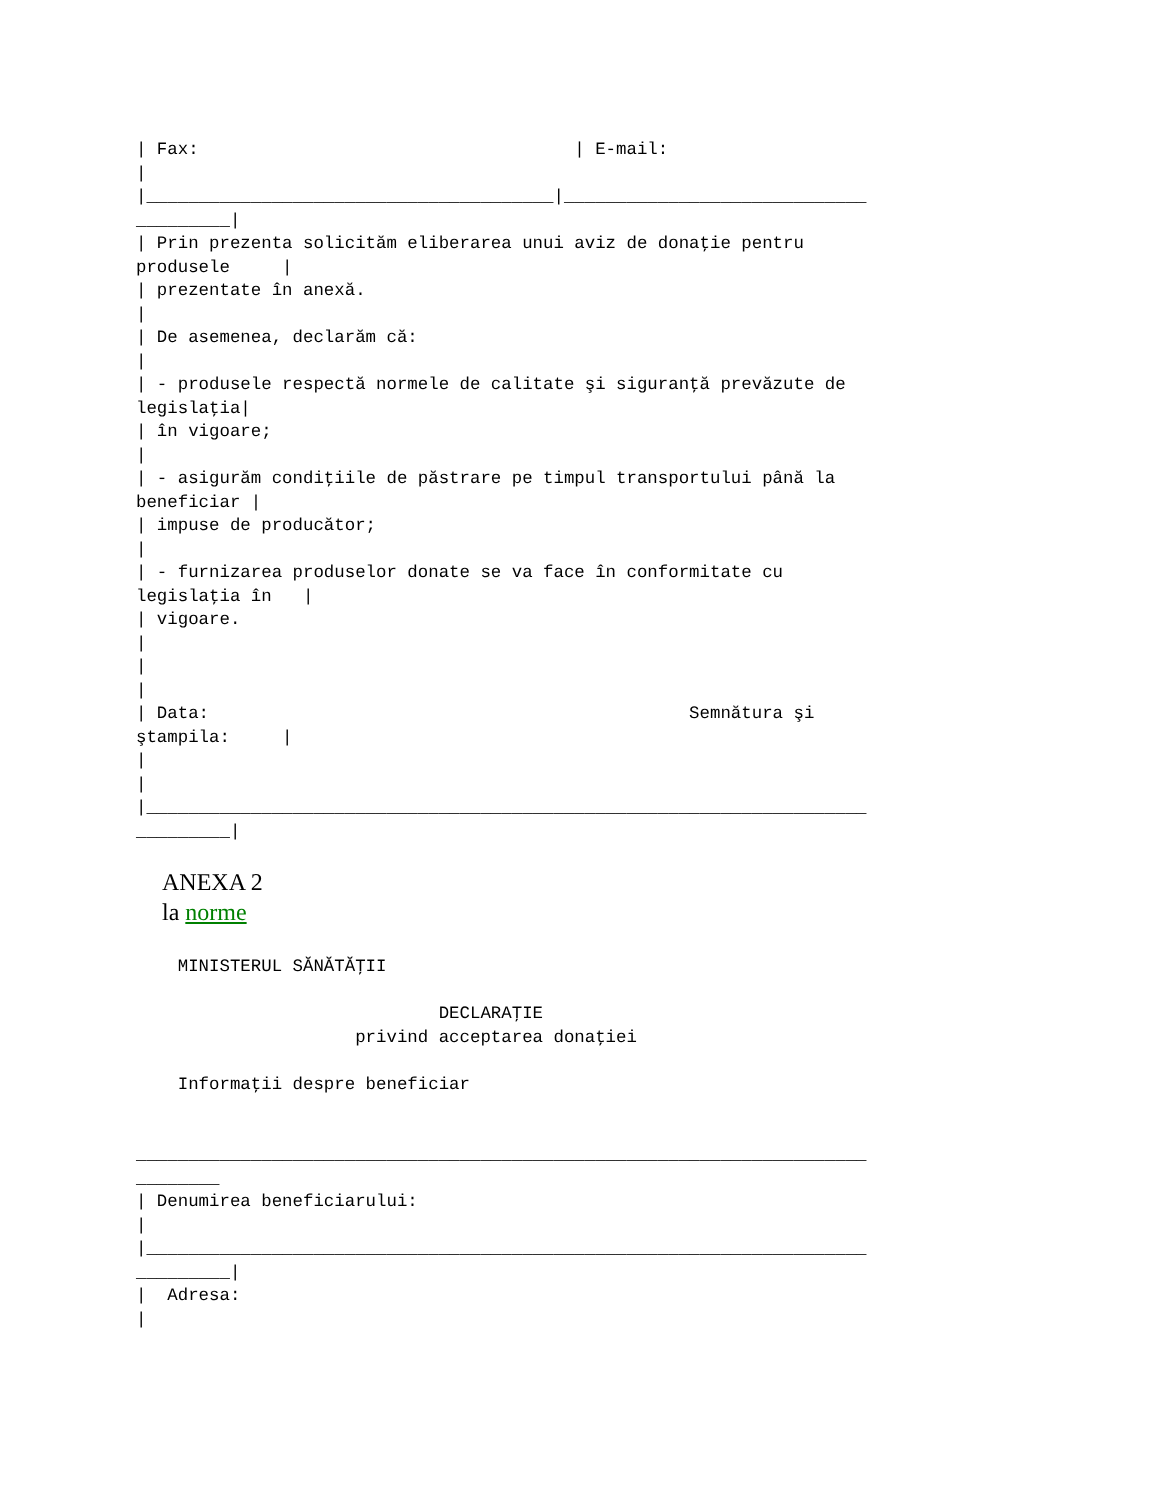| Fax:                                    | E-mail:
|
|_______________________________________|_____________________________
_________|
| Prin prezenta solicităm eliberarea unui aviz de donaţie pentru
produsele     |
| prezentate în anexă.
|
| De asemenea, declarăm că:
|
| - produsele respectă normele de calitate şi siguranţă prevăzute de
legislaţia|
| în vigoare;
|
| - asigurăm condiţiile de păstrare pe timpul transportului până la
beneficiar |
| impuse de producător;
|
| - furnizarea produselor donate se va face în conformitate cu
legislaţia în   |
| vigoare.
|
|
|
| Data:                                              Semnătura şi
ştampila:     |
|
|
|_____________________________________________________________________
_________|
ANEXA 2
la norme
    MINISTERUL SĂNĂTĂŢII

                             DECLARAŢIE
                     privind acceptarea donaţiei

    Informaţii despre beneficiar


______________________________________________________________________
________
| Denumirea beneficiarului:
|
|_____________________________________________________________________
_________|
|  Adresa:
|